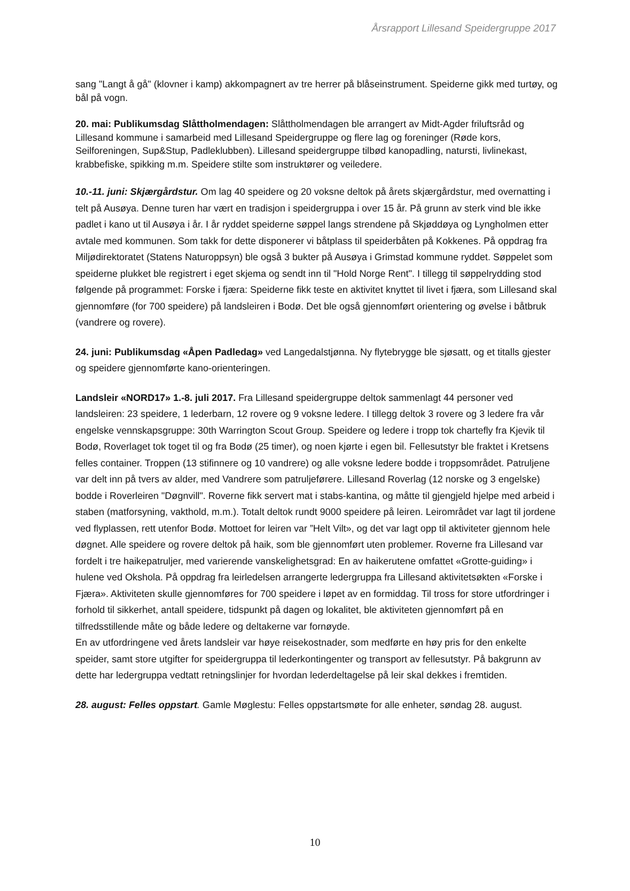Årsrapport Lillesand Speidergruppe 2017
sang "Langt å gå" (klovner i kamp) akkompagnert av tre herrer på blåseinstrument. Speiderne gikk med turtøy, og bål på vogn.
20. mai: Publikumsdag Slåttholmendagen: Slåttholmendagen ble arrangert av Midt-Agder friluftsråd og Lillesand kommune i samarbeid med Lillesand Speidergruppe og flere lag og foreninger (Røde kors, Seilforeningen, Sup&Stup, Padleklubben). Lillesand speidergruppe tilbød kanopadling, natursti, livlinekast, krabbefiske, spikking m.m. Speidere stilte som instruktører og veiledere.
10.-11. juni: Skjærgårdstur. Om lag 40 speidere og 20 voksne deltok på årets skjærgårdstur, med overnatting i telt på Ausøya. Denne turen har vært en tradisjon i speidergruppa i over 15 år. På grunn av sterk vind ble ikke padlet i kano ut til Ausøya i år. I år ryddet speiderne søppel langs strendene på Skjøddøya og Lyngholmen etter avtale med kommunen. Som takk for dette disponerer vi båtplass til speiderbåten på Kokkenes. På oppdrag fra Miljødirektoratet (Statens Naturoppsyn) ble også 3 bukter på Ausøya i Grimstad kommune ryddet. Søppelet som speiderne plukket ble registrert i eget skjema og sendt inn til "Hold Norge Rent". I tillegg til søppelrydding stod følgende på programmet: Forske i fjæra: Speiderne fikk teste en aktivitet knyttet til livet i fjæra, som Lillesand skal gjennomføre (for 700 speidere) på landsleiren i Bodø. Det ble også gjennomført orientering og øvelse i båtbruk (vandrere og rovere).
24. juni: Publikumsdag «Åpen Padledag» ved Langedalstjønna. Ny flytebrygge ble sjøsatt, og et titalls gjester og speidere gjennomførte kano-orienteringen.
Landsleir «NORD17» 1.-8. juli 2017. Fra Lillesand speidergruppe deltok sammenlagt 44 personer ved landsleiren: 23 speidere, 1 lederbarn, 12 rovere og 9 voksne ledere. I tillegg deltok 3 rovere og 3 ledere fra vår engelske vennskapsgruppe: 30th Warrington Scout Group. Speidere og ledere i tropp tok chartefly fra Kjevik til Bodø, Roverlaget tok toget til og fra Bodø (25 timer), og noen kjørte i egen bil. Fellesutstyr ble fraktet i Kretsens felles container. Troppen (13 stifinnere og 10 vandrere) og alle voksne ledere bodde i troppsområdet. Patruljene var delt inn på tvers av alder, med Vandrere som patruljeførere. Lillesand Roverlag (12 norske og 3 engelske) bodde i Roverleiren "Døgnvill". Roverne fikk servert mat i stabs-kantina, og måtte til gjengjeld hjelpe med arbeid i staben (matforsyning, vakthold, m.m.). Totalt deltok rundt 9000 speidere på leiren. Leirområdet var lagt til jordene ved flyplassen, rett utenfor Bodø. Mottoet for leiren var ”Helt Vilt», og det var lagt opp til aktiviteter gjennom hele døgnet. Alle speidere og rovere deltok på haik, som ble gjennomført uten problemer. Roverne fra Lillesand var fordelt i tre haikepatruljer, med varierende vanskelighetsgrad: En av haikerutene omfattet «Grotte-guiding» i hulene ved Okshola. På oppdrag fra leirledelsen arrangerte ledergruppa fra Lillesand aktivitetsøkten «Forske i Fjæra». Aktiviteten skulle gjennomføres for 700 speidere i løpet av en formiddag. Til tross for store utfordringer i forhold til sikkerhet, antall speidere, tidspunkt på dagen og lokalitet, ble aktiviteten gjennomført på en tilfredsstillende måte og både ledere og deltakerne var fornøyde.
En av utfordringene ved årets landsleir var høye reisekostnader, som medførte en høy pris for den enkelte speider, samt store utgifter for speidergruppa til lederkontingenter og transport av fellesutstyr. På bakgrunn av dette har ledergruppa vedtatt retningslinjer for hvordan lederdeltagelse på leir skal dekkes i fremtiden.
28. august: Felles oppstart. Gamle Møglestu: Felles oppstartsmøte for alle enheter, søndag 28. august.
10